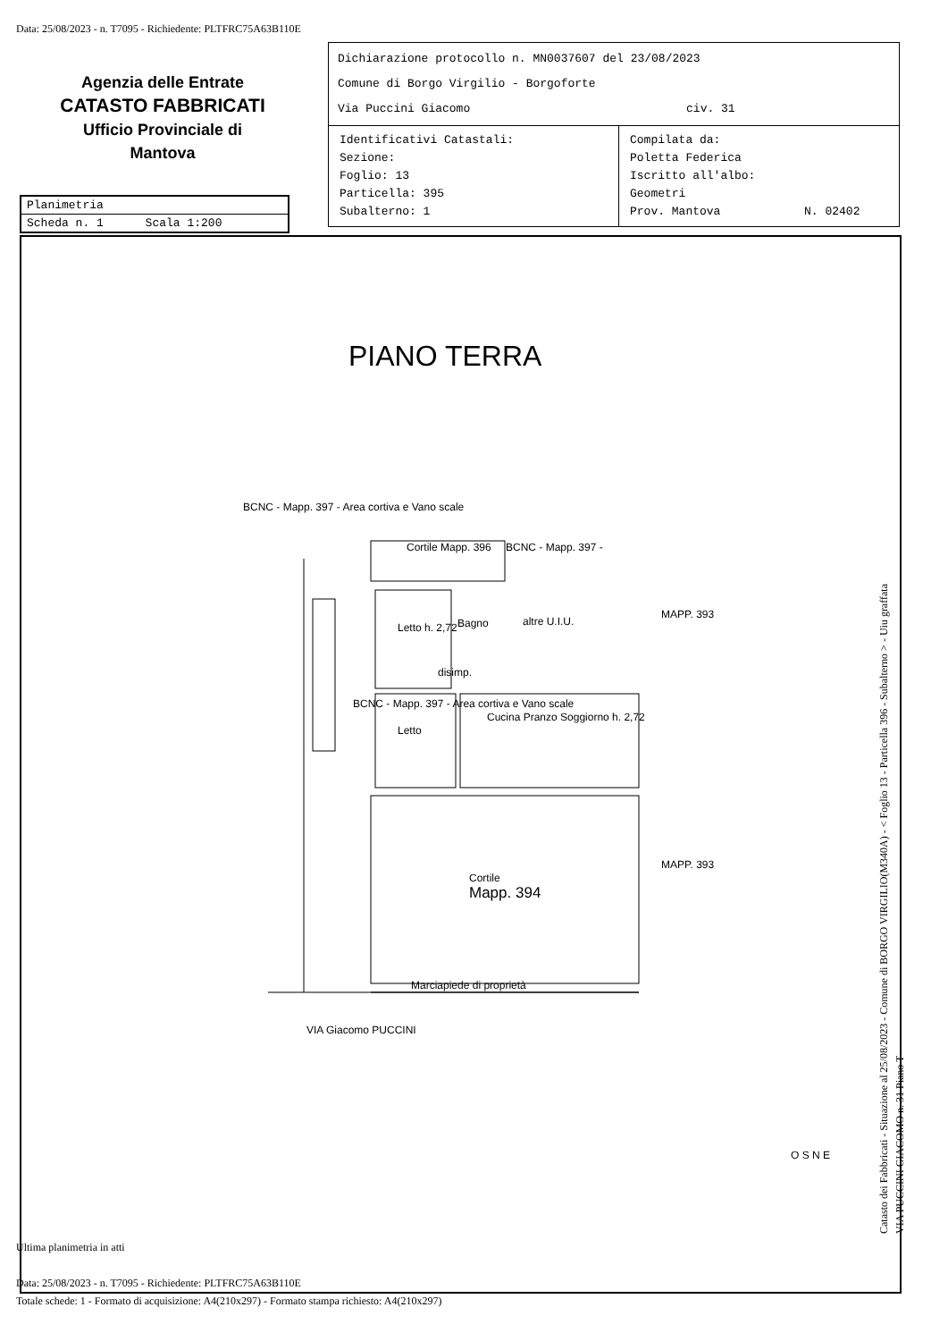Data: 25/08/2023 - n. T7095 - Richiedente: PLTFRC75A63B110E
Agenzia delle Entrate
CATASTO FABBRICATI
Ufficio Provinciale di
Mantova
Dichiarazione protocollo n. MN0037607 del 23/08/2023
Comune di Borgo Virgilio - Borgoforte
Via Puccini Giacomo civ. 31
Identificativi Catastali:
Sezione:
Foglio: 13
Particella: 395
Subalterno: 1
Compilata da:
Poletta Federica
Iscritto all'albo:
Geometri
Prov. Mantova N. 02402
Planimetria
Scheda n. 1 Scala 1:200
PIANO TERRA
BCNC - Mapp. 397 - Area cortiva e Vano scale
Cortile Mapp. 396 BCNC - Mapp. 397 -
Letto h. 2,72 Bagno altre U.I.U.
MAPP. 393
disimp.
Letto
Cucina Pranzo Soggiorno h. 2,72
BCNC - Mapp. 397 - Area cortiva e Vano scale
Cortile
Mapp. 394
MAPP. 393
Marciapiede di proprietà
VIA Giacomo PUCCINI
O S N E
Catasto dei Fabbricati - Situazione al 25/08/2023 - Comune di BORGO VIRGILIO(M340A) - < Foglio 13 - Particella 396 - Subalterno > - Uiu graffata
VIA PUCCINI GIACOMO n. 31 Piano T
Ultima planimetria in atti
Data: 25/08/2023 - n. T7095 - Richiedente: PLTFRC75A63B110E
Totale schede: 1 - Formato di acquisizione: A4(210x297) - Formato stampa richiesto: A4(210x297)